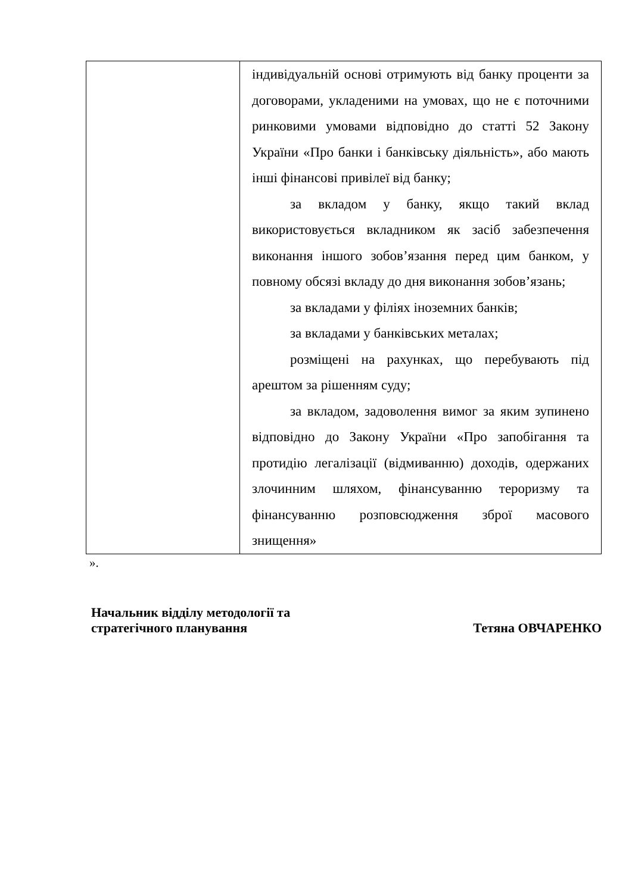| | індивідуальній основі отримують від банку проценти за договорами, укладеними на умовах, що не є поточними ринковими умовами відповідно до статті 52 Закону України «Про банки і банківську діяльність», або мають інші фінансові привілеї від банку; за вкладом у банку, якщо такий вклад використовується вкладником як засіб забезпечення виконання іншого зобов’язання перед цим банком, у повному обсязі вкладу до дня виконання зобов’язань; за вкладами у філіях іноземних банків; за вкладами у банківських металах; розміщені на рахунках, що перебувають під арештом за рішенням суду; за вкладом, задоволення вимог за яким зупинено відповідно до Закону України «Про запобігання та протидію легалізації (відмиванню) доходів, одержаних злочинним шляхом, фінансуванню тероризму та фінансуванню розповсюдження зброї масового знищення» |
».
Начальник відділу методології та
стратегічного планування
Тетяна ОВЧАРЕНКО